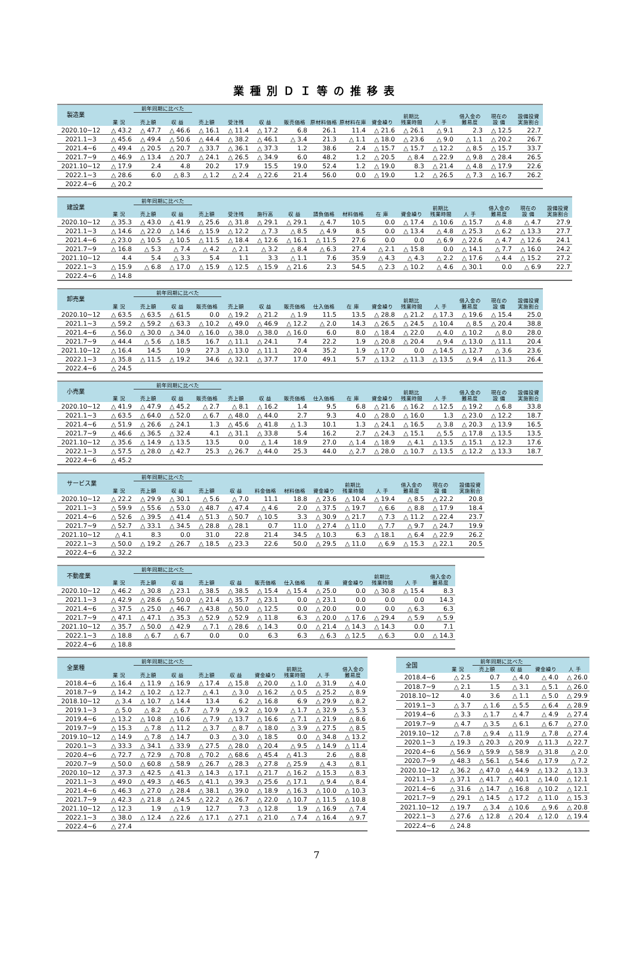業種別ＤＩ等の推移表
| 製造業 | | 前年同期に比べた | | | | | | | | | | | | | |
| --- | --- | --- | --- | --- | --- | --- | --- | --- | --- | --- | --- | --- | --- | --- | --- |
| | 業 況 | 売上額 | 収 益 | 売上額 | 受注残 | 収 益 | 販売価格 | 原材料価格 | 原材料在庫 | 資金繰り | 前期比 残業時間 | 人 手 | 借入金の 難易度 | 現在の 設 備 | 設備投資 実施割合 |
| 2020.10~12 | △ 43.2 | △ 47.7 | △ 46.6 | △ 16.1 | △ 11.4 | △ 17.2 | 6.8 | 26.1 | 11.4 | △ 21.6 | △ 26.1 | △ 9.1 | 2.3 | △ 12.5 | 22.7 |
| 2021.1~3 | △ 45.6 | △ 49.4 | △ 50.6 | △ 44.4 | △ 38.2 | △ 46.1 | △ 3.4 | 21.3 | △ 1.1 | △ 18.0 | △ 23.6 | △ 9.0 | △ 1.1 | △ 20.2 | 26.7 |
| 2021.4~6 | △ 49.4 | △ 20.5 | △ 20.7 | △ 33.7 | △ 36.1 | △ 37.3 | 1.2 | 38.6 | 2.4 | △ 15.7 | △ 15.7 | △ 12.2 | △ 8.5 | △ 15.7 | 33.7 |
| 2021.7~9 | △ 46.9 | △ 13.4 | △ 20.7 | △ 24.1 | △ 26.5 | △ 34.9 | 6.0 | 48.2 | 1.2 | △ 20.5 | △ 8.4 | △ 22.9 | △ 9.8 | △ 28.4 | 26.5 |
| 2021.10~12 | △ 17.9 | 2.4 | 4.8 | 20.2 | 17.9 | 15.5 | 19.0 | 52.4 | 1.2 | △ 19.0 | 8.3 | △ 21.4 | △ 4.8 | △ 17.9 | 22.6 |
| 2022.1~3 | △ 28.6 | 6.0 | △ 8.3 | △ 1.2 | △ 2.4 | △ 22.6 | 21.4 | 56.0 | 0.0 | △ 19.0 | 1.2 | △ 26.5 | △ 7.3 | △ 16.7 | 26.2 |
| 2022.4~6 | △ 20.2 | | | | | | | | | | | | | | |
| 建設業 | | 前年同期に比べた | | | | | | | | | | | | | | |
| --- | --- | --- | --- | --- | --- | --- | --- | --- | --- | --- | --- | --- | --- | --- | --- | --- |
| | 業 況 | 売上額 | 収 益 | 売上額 | 受注残 | 施行高 | 収 益 | 請負価格 | 材料価格 | 在 庫 | 資金繰り | 前期比 残業時間 | 人 手 | 借入金の 難易度 | 現在の 設 備 | 設備投資 実施割合 |
| 2020.10~12 | △ 35.3 | △ 43.0 | △ 41.9 | △ 25.6 | △ 31.8 | △ 29.1 | △ 29.1 | △ 4.7 | 10.5 | 0.0 | △ 17.4 | △ 10.6 | △ 15.7 | △ 4.8 | △ 4.7 | 27.9 |
| 2021.1~3 | △ 14.6 | △ 22.0 | △ 14.6 | △ 15.9 | △ 12.2 | △ 7.3 | △ 8.5 | △ 4.9 | 8.5 | 0.0 | △ 13.4 | △ 4.8 | △ 25.3 | △ 6.2 | △ 13.3 | 27.7 |
| 2021.4~6 | △ 23.0 | △ 10.5 | △ 10.5 | △ 11.5 | △ 18.4 | △ 12.6 | △ 16.1 | △ 11.5 | 27.6 | 0.0 | 0.0 | △ 6.9 | △ 22.6 | △ 4.7 | △ 12.6 | 24.1 |
| 2021.7~9 | △ 16.8 | △ 5.3 | △ 7.4 | △ 4.2 | △ 2.1 | △ 3.2 | △ 8.4 | △ 6.3 | 27.4 | △ 2.1 | △ 15.8 | 0.0 | △ 14.1 | △ 7.7 | △ 16.0 | 24.2 |
| 2021.10~12 | 4.4 | 5.4 | △ 3.3 | 5.4 | 1.1 | 3.3 | △ 1.1 | 7.6 | 35.9 | △ 4.3 | △ 4.3 | △ 2.2 | △ 17.6 | △ 4.4 | △ 15.2 | 27.2 |
| 2022.1~3 | △ 15.9 | △ 6.8 | △ 17.0 | △ 15.9 | △ 12.5 | △ 15.9 | △ 21.6 | 2.3 | 54.5 | △ 2.3 | △ 10.2 | △ 4.6 | △ 30.1 | 0.0 | △ 6.9 | 22.7 |
| 2022.4~6 | △ 14.8 | | | | | | | | | | | | | | | |
| 卸売業 | | 前年同期に比べた | | | | | | | | | | | | | |
| --- | --- | --- | --- | --- | --- | --- | --- | --- | --- | --- | --- | --- | --- | --- | --- |
| | 業 況 | 売上額 | 収 益 | 販売価格 | 売上額 | 収 益 | 販売価格 | 仕入価格 | 在 庫 | 資金繰り | 前期比 残業時間 | 人 手 | 借入金の 難易度 | 現在の 設 備 | 設備投資 実施割合 |
| 2020.10~12 | △ 63.5 | △ 63.5 | △ 61.5 | 0.0 | △ 19.2 | △ 21.2 | △ 1.9 | 11.5 | 13.5 | △ 28.8 | △ 21.2 | △ 17.3 | △ 19.6 | △ 15.4 | 25.0 |
| 2021.1~3 | △ 59.2 | △ 59.2 | △ 63.3 | △ 10.2 | △ 49.0 | △ 46.9 | △ 12.2 | △ 2.0 | 14.3 | △ 26.5 | △ 24.5 | △ 10.4 | △ 8.5 | △ 20.4 | 38.8 |
| 2021.4~6 | △ 56.0 | △ 30.0 | △ 34.0 | △ 16.0 | △ 38.0 | △ 38.0 | △ 16.0 | 6.0 | 8.0 | △ 18.4 | △ 22.0 | △ 4.0 | △ 10.2 | △ 8.0 | 28.0 |
| 2021.7~9 | △ 44.4 | △ 5.6 | △ 18.5 | 16.7 | △ 11.1 | △ 24.1 | 7.4 | 22.2 | 1.9 | △ 20.8 | △ 20.4 | △ 9.4 | △ 13.0 | △ 11.1 | 20.4 |
| 2021.10~12 | △ 16.4 | 14.5 | 10.9 | 27.3 | △ 13.0 | △ 11.1 | 20.4 | 35.2 | 1.9 | △ 17.0 | 0.0 | △ 14.5 | △ 12.7 | △ 3.6 | 23.6 |
| 2022.1~3 | △ 35.8 | △ 11.5 | △ 19.2 | 34.6 | △ 32.1 | △ 37.7 | 17.0 | 49.1 | 5.7 | △ 13.2 | △ 11.3 | △ 13.5 | △ 9.4 | △ 11.3 | 26.4 |
| 2022.4~6 | △ 24.5 | | | | | | | | | | | | | | |
| 小売業 | | 前年同期に比べた | | | | | | | | | | | | | |
| --- | --- | --- | --- | --- | --- | --- | --- | --- | --- | --- | --- | --- | --- | --- | --- |
| | 業 況 | 売上額 | 収 益 | 販売価格 | 売上額 | 収 益 | 販売価格 | 仕入価格 | 在 庫 | 資金繰り | 前期比 残業時間 | 人 手 | 借入金の 難易度 | 現在の 設 備 | 設備投資 実施割合 |
| 2020.10~12 | △ 41.9 | △ 47.9 | △ 45.2 | △ 2.7 | △ 8.1 | △ 16.2 | 1.4 | 9.5 | 6.8 | △ 21.6 | △ 16.2 | △ 12.5 | △ 19.2 | △ 6.8 | 33.8 |
| 2021.1~3 | △ 63.5 | △ 64.0 | △ 52.0 | △ 6.7 | △ 48.0 | △ 44.0 | 2.7 | 9.3 | 4.0 | △ 28.0 | △ 16.0 | 1.3 | △ 23.0 | △ 12.2 | 18.7 |
| 2021.4~6 | △ 51.9 | △ 26.6 | △ 24.1 | 1.3 | △ 45.6 | △ 41.8 | △ 1.3 | 10.1 | 1.3 | △ 24.1 | △ 16.5 | △ 3.8 | △ 20.3 | △ 13.9 | 16.5 |
| 2021.7~9 | △ 46.6 | △ 36.5 | △ 32.4 | 4.1 | △ 31.1 | △ 33.8 | 5.4 | 16.2 | 2.7 | △ 24.3 | △ 15.1 | △ 5.5 | △ 17.8 | △ 13.5 | 13.5 |
| 2021.10~12 | △ 35.6 | △ 14.9 | △ 13.5 | 13.5 | 0.0 | △ 1.4 | 18.9 | 27.0 | △ 1.4 | △ 18.9 | △ 4.1 | △ 13.5 | △ 15.1 | △ 12.3 | 17.6 |
| 2022.1~3 | △ 57.5 | △ 28.0 | △ 42.7 | 25.3 | △ 26.7 | △ 44.0 | 25.3 | 44.0 | △ 2.7 | △ 28.0 | △ 10.7 | △ 13.5 | △ 12.2 | △ 13.3 | 18.7 |
| 2022.4~6 | △ 45.2 | | | | | | | | | | | | | | |
| サービス業 | | 前年同期に比べた | | | | | | | | | | | |
| --- | --- | --- | --- | --- | --- | --- | --- | --- | --- | --- | --- | --- | --- |
| | 業 況 | 売上額 | 収 益 | 売上額 | 収 益 | 料金価格 | 材料価格 | 資金繰り | 前期比 残業時間 | 人 手 | 借入金の 難易度 | 現在の 設 備 | 設備投資 実施割合 |
| 2020.10~12 | △ 22.2 | △ 29.9 | △ 30.1 | △ 5.6 | △ 7.0 | 11.1 | 18.8 | △ 23.6 | △ 10.4 | △ 19.4 | △ 8.5 | △ 22.2 | 20.8 |
| 2021.1~3 | △ 59.9 | △ 55.6 | △ 53.0 | △ 48.7 | △ 47.4 | △ 4.6 | 2.0 | △ 37.5 | △ 19.7 | △ 6.6 | △ 8.8 | △ 17.9 | 18.4 |
| 2021.4~6 | △ 52.6 | △ 39.5 | △ 41.4 | △ 51.3 | △ 50.7 | △ 10.5 | 3.3 | △ 30.9 | △ 21.7 | △ 7.3 | △ 11.2 | △ 22.4 | 23.7 |
| 2021.7~9 | △ 52.7 | △ 33.1 | △ 34.5 | △ 28.8 | △ 28.1 | 0.7 | 11.0 | △ 27.4 | △ 11.0 | △ 7.7 | △ 9.7 | △ 24.7 | 19.9 |
| 2021.10~12 | △ 4.1 | 8.3 | 0.0 | 31.0 | 22.8 | 21.4 | 34.5 | △ 10.3 | 6.3 | △ 18.1 | △ 6.4 | △ 22.9 | 26.2 |
| 2022.1~3 | △ 50.0 | △ 19.2 | △ 26.7 | △ 18.5 | △ 23.3 | 22.6 | 50.0 | △ 29.5 | △ 11.0 | △ 6.9 | △ 15.3 | △ 22.1 | 20.5 |
| 2022.4~6 | △ 32.2 | | | | | | | | | | | | |
| 不動産業 | | 前年同期に比べた | | | | | | | | | | |
| --- | --- | --- | --- | --- | --- | --- | --- | --- | --- | --- | --- | --- |
| | 業 況 | 売上額 | 収 益 | 売上額 | 収 益 | 販売価格 | 仕入価格 | 在 庫 | 資金繰り | 前期比 残業時間 | 人 手 | 借入金の 難易度 |
| 2020.10~12 | △ 46.2 | △ 30.8 | △ 23.1 | △ 38.5 | △ 38.5 | △ 15.4 | △ 15.4 | △ 25.0 | 0.0 | △ 30.8 | △ 15.4 | 8.3 |
| 2021.1~3 | △ 42.9 | △ 28.6 | △ 50.0 | △ 21.4 | △ 35.7 | △ 23.1 | 0.0 | △ 23.1 | 0.0 | 0.0 | 0.0 | 14.3 |
| 2021.4~6 | △ 37.5 | △ 25.0 | △ 46.7 | △ 43.8 | △ 50.0 | △ 12.5 | 0.0 | △ 20.0 | 0.0 | 0.0 | △ 6.3 | 6.3 |
| 2021.7~9 | △ 47.1 | △ 47.1 | △ 35.3 | △ 52.9 | △ 52.9 | △ 11.8 | 6.3 | △ 20.0 | △ 17.6 | △ 29.4 | △ 5.9 | △ 5.9 |
| 2021.10~12 | △ 35.7 | △ 50.0 | △ 42.9 | △ 7.1 | △ 28.6 | △ 14.3 | 0.0 | △ 21.4 | △ 14.3 | △ 14.3 | 0.0 | 7.1 |
| 2022.1~3 | △ 18.8 | △ 6.7 | △ 6.7 | 0.0 | 0.0 | 6.3 | 6.3 | △ 6.3 | △ 12.5 | △ 6.3 | 0.0 | △ 14.3 |
| 2022.4~6 | △ 18.8 | | | | | | | | | | | |
| 全業種 | | 前年同期に比べた | | | | | | | |
| --- | --- | --- | --- | --- | --- | --- | --- | --- | --- |
| | 業 況 | 売上額 | 収 益 | 売上額 | 収 益 | 資金繰り | 前期比 残業時間 | 人 手 | 借入金の 難易度 |
| 2018.4~6 | △ 16.4 | △ 11.9 | △ 16.9 | △ 17.4 | △ 15.8 | △ 20.0 | △ 1.0 | △ 31.9 | △ 4.0 |
| 2018.7~9 | △ 14.2 | △ 10.2 | △ 12.7 | △ 4.1 | △ 3.0 | △ 16.2 | △ 0.5 | △ 25.2 | △ 8.9 |
| 2018.10~12 | △ 3.4 | △ 10.7 | △ 14.4 | 13.4 | 6.2 | △ 16.8 | 6.9 | △ 29.9 | △ 8.2 |
| 2019.1~3 | △ 5.0 | △ 8.2 | △ 6.7 | △ 7.9 | △ 9.2 | △ 10.9 | △ 1.7 | △ 32.9 | △ 5.3 |
| 2019.4~6 | △ 13.2 | △ 10.8 | △ 10.6 | △ 7.9 | △ 13.7 | △ 16.6 | △ 7.1 | △ 21.9 | △ 8.6 |
| 2019.7~9 | △ 15.3 | △ 7.8 | △ 11.2 | △ 3.7 | △ 8.7 | △ 18.0 | △ 3.9 | △ 27.5 | △ 8.5 |
| 2019.10~12 | △ 14.9 | △ 7.8 | △ 14.7 | 0.3 | △ 3.0 | △ 18.5 | 0.0 | △ 34.8 | △ 13.2 |
| 2020.1~3 | △ 33.3 | △ 34.1 | △ 33.9 | △ 27.5 | △ 28.0 | △ 20.4 | △ 9.5 | △ 14.9 | △ 11.4 |
| 2020.4~6 | △ 72.7 | △ 72.9 | △ 70.8 | △ 70.2 | △ 68.6 | △ 45.4 | △ 41.3 | 2.6 | △ 8.8 |
| 2020.7~9 | △ 50.0 | △ 60.8 | △ 58.9 | △ 26.7 | △ 28.3 | △ 27.8 | △ 25.9 | △ 4.3 | △ 8.1 |
| 2020.10~12 | △ 37.3 | △ 42.5 | △ 41.3 | △ 14.3 | △ 17.1 | △ 21.7 | △ 16.2 | △ 15.3 | △ 8.3 |
| 2021.1~3 | △ 49.0 | △ 49.3 | △ 46.5 | △ 41.1 | △ 39.3 | △ 25.6 | △ 17.1 | △ 9.4 | △ 8.4 |
| 2021.4~6 | △ 46.3 | △ 27.0 | △ 28.4 | △ 38.1 | △ 39.0 | △ 18.9 | △ 16.3 | △ 10.0 | △ 10.3 |
| 2021.7~9 | △ 42.3 | △ 21.8 | △ 24.5 | △ 22.2 | △ 26.7 | △ 22.0 | △ 10.7 | △ 11.5 | △ 10.8 |
| 2021.10~12 | △ 12.3 | 1.9 | △ 1.9 | 12.7 | 7.3 | △ 12.8 | 1.9 | △ 16.9 | △ 7.4 |
| 2022.1~3 | △ 38.0 | △ 12.4 | △ 22.6 | △ 17.1 | △ 27.1 | △ 21.0 | △ 7.4 | △ 16.4 | △ 9.7 |
| 2022.4~6 | △ 27.4 | | | | | | | | |
| 全国 | | 前年同期に比べた | | | |
| --- | --- | --- | --- | --- | --- |
| | 業 況 | 売上額 | 収 益 | 資金繰り | 人 手 |
| 2018.4~6 | △ 2.5 | 0.7 | △ 4.0 | △ 4.0 | △ 26.0 |
| 2018.7~9 | △ 2.1 | 1.5 | △ 3.1 | △ 5.1 | △ 26.0 |
| 2018.10~12 | 4.0 | 3.6 | △ 1.1 | △ 5.0 | △ 29.9 |
| 2019.1~3 | △ 3.7 | △ 1.6 | △ 5.5 | △ 6.4 | △ 28.9 |
| 2019.4~6 | △ 3.3 | △ 1.7 | △ 4.7 | △ 4.9 | △ 27.4 |
| 2019.7~9 | △ 4.7 | △ 3.5 | △ 6.1 | △ 6.7 | △ 27.0 |
| 2019.10~12 | △ 7.8 | △ 9.4 | △ 11.9 | △ 7.8 | △ 27.4 |
| 2020.1~3 | △ 19.3 | △ 20.3 | △ 20.9 | △ 11.3 | △ 22.7 |
| 2020.4~6 | △ 56.9 | △ 59.9 | △ 58.9 | △ 31.8 | △ 2.0 |
| 2020.7~9 | △ 48.3 | △ 56.1 | △ 54.6 | △ 17.9 | △ 7.2 |
| 2020.10~12 | △ 36.2 | △ 47.0 | △ 44.9 | △ 13.2 | △ 13.3 |
| 2021.1~3 | △ 37.1 | △ 41.7 | △ 40.1 | △ 14.0 | △ 12.1 |
| 2021.4~6 | △ 31.6 | △ 14.7 | △ 16.8 | △ 10.2 | △ 12.1 |
| 2021.7~9 | △ 29.1 | △ 14.5 | △ 17.2 | △ 11.0 | △ 15.3 |
| 2021.10~12 | △ 19.7 | △ 3.4 | △ 10.6 | △ 9.6 | △ 20.8 |
| 2022.1~3 | △ 27.6 | △ 12.8 | △ 20.4 | △ 12.0 | △ 19.4 |
| 2022.4~6 | △ 24.8 | | | | |
7